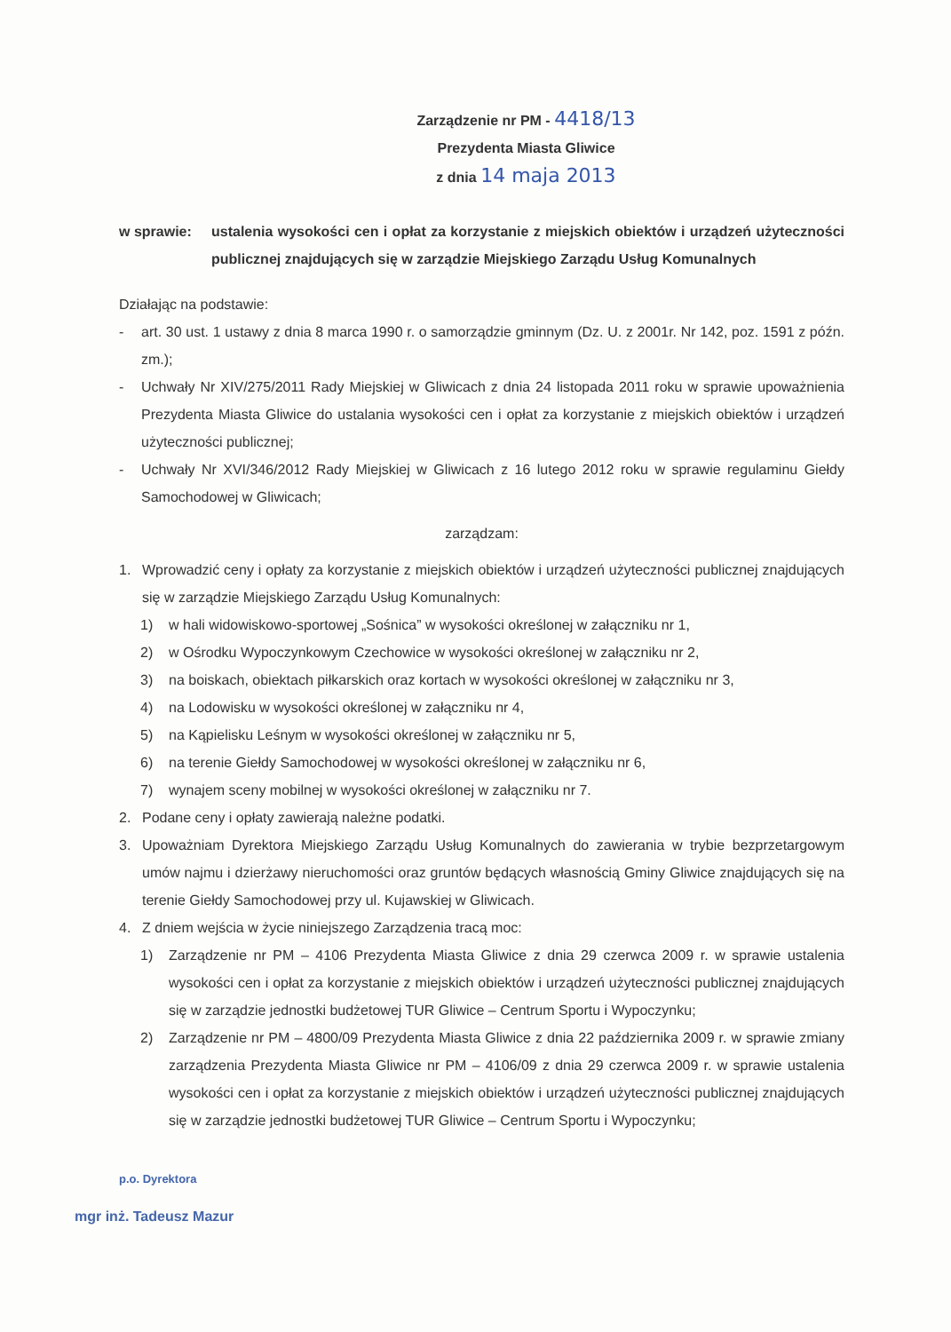Zarządzenie nr PM - 4418/13
Prezydenta Miasta Gliwice
z dnia 14 maja 2013
w sprawie: ustalenia wysokości cen i opłat za korzystanie z miejskich obiektów i urządzeń użyteczności publicznej znajdujących się w zarządzie Miejskiego Zarządu Usług Komunalnych
Działając na podstawie:
- art. 30 ust. 1 ustawy z dnia 8 marca 1990 r. o samorządzie gminnym (Dz. U. z 2001r. Nr 142, poz. 1591 z późn. zm.);
- Uchwały Nr XIV/275/2011 Rady Miejskiej w Gliwicach z dnia 24 listopada 2011 roku w sprawie upoważnienia Prezydenta Miasta Gliwice do ustalania wysokości cen i opłat za korzystanie z miejskich obiektów i urządzeń użyteczności publicznej;
- Uchwały Nr XVI/346/2012 Rady Miejskiej w Gliwicach z 16 lutego 2012 roku w sprawie regulaminu Giełdy Samochodowej w Gliwicach;
zarządzam:
1. Wprowadzić ceny i opłaty za korzystanie z miejskich obiektów i urządzeń użyteczności publicznej znajdujących się w zarządzie Miejskiego Zarządu Usług Komunalnych:
1) w hali widowiskowo-sportowej „Sośnica” w wysokości określonej w załączniku nr 1,
2) w Ośrodku Wypoczynkowym Czechowice w wysokości określonej w załączniku nr 2,
3) na boiskach, obiektach piłkarskich oraz kortach w wysokości określonej w załączniku nr 3,
4) na Lodowisku w wysokości określonej w załączniku nr 4,
5) na Kąpielisku Leśnym w wysokości określonej w załączniku nr 5,
6) na terenie Giełdy Samochodowej w wysokości określonej w załączniku nr 6,
7) wynajem sceny mobilnej w wysokości określonej w załączniku nr 7.
2. Podane ceny i opłaty zawierają należne podatki.
3. Upoważniam Dyrektora Miejskiego Zarządu Usług Komunalnych do zawierania w trybie bezprzetargowym umów najmu i dzierżawy nieruchomości oraz gruntów będących własnością Gminy Gliwice znajdujących się na terenie Giełdy Samochodowej przy ul. Kujawskiej w Gliwicach.
4. Z dniem wejścia w życie niniejszego Zarządzenia tracą moc:
1) Zarządzenie nr PM – 4106 Prezydenta Miasta Gliwice z dnia 29 czerwca 2009 r. w sprawie ustalenia wysokości cen i opłat za korzystanie z miejskich obiektów i urządzeń użyteczności publicznej znajdujących się w zarządzie jednostki budżetowej TUR Gliwice – Centrum Sportu i Wypoczynku;
2) Zarządzenie nr PM – 4800/09 Prezydenta Miasta Gliwice z dnia 22 października 2009 r. w sprawie zmiany zarządzenia Prezydenta Miasta Gliwice nr PM – 4106/09 z dnia 29 czerwca 2009 r. w sprawie ustalenia wysokości cen i opłat za korzystanie z miejskich obiektów i urządzeń użyteczności publicznej znajdujących się w zarządzie jednostki budżetowej TUR Gliwice – Centrum Sportu i Wypoczynku;
p.o. Dyrektora
mgr inż. Tadeusz Mazur